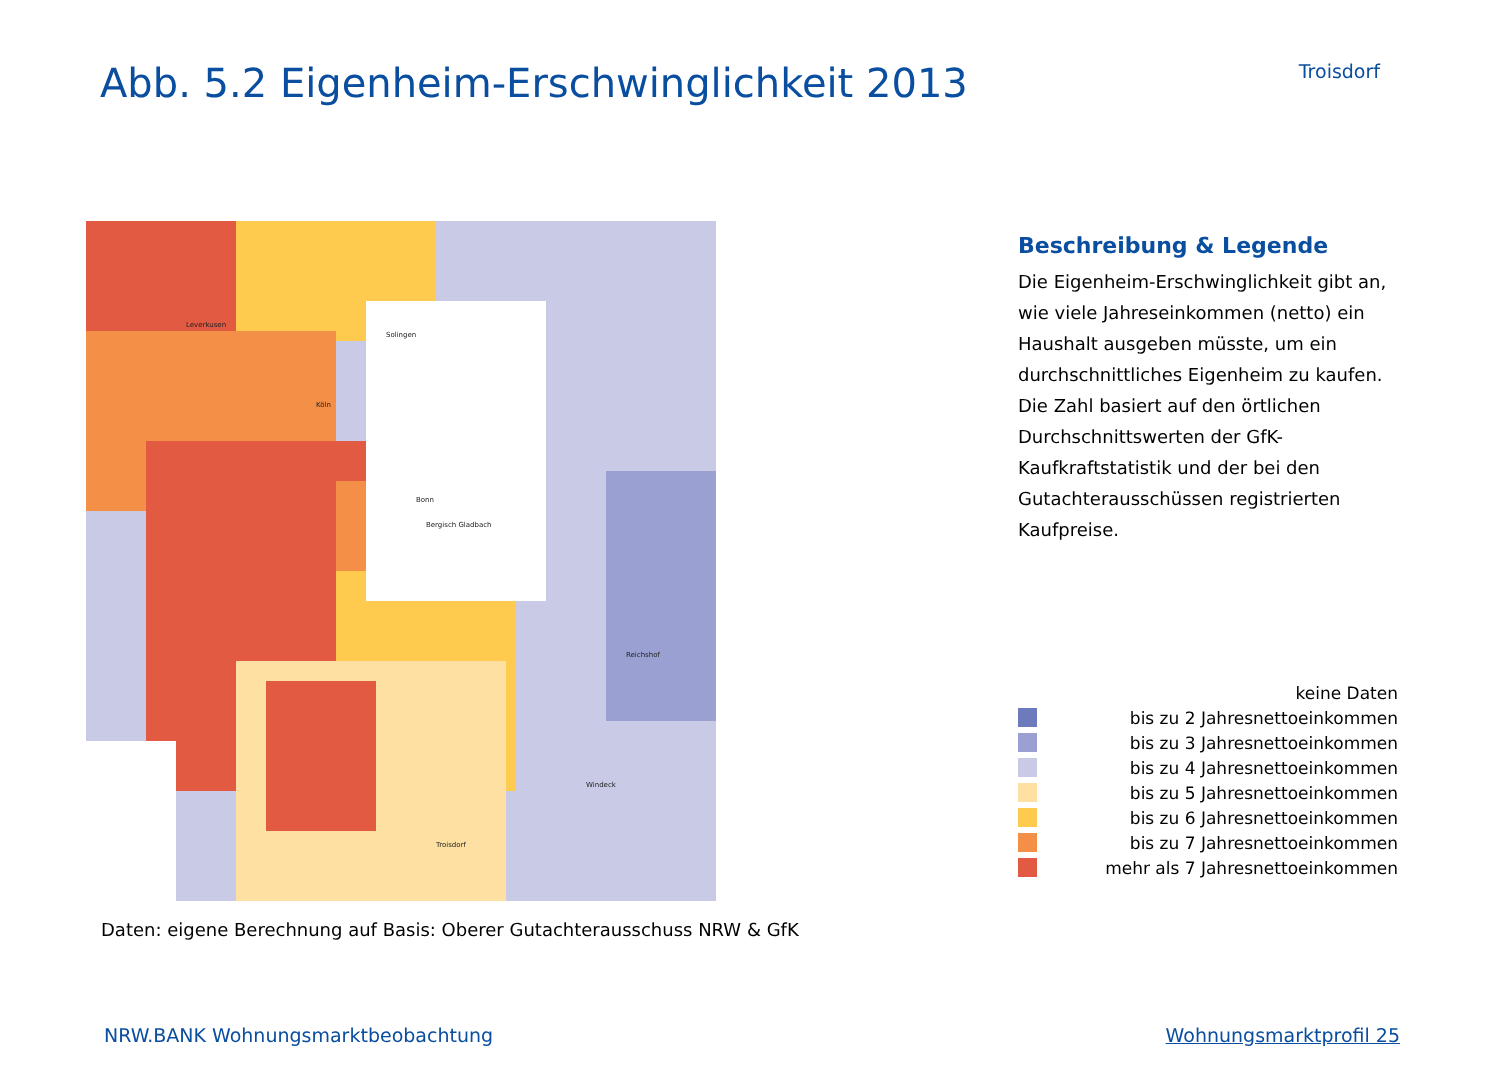Abb. 5.2 Eigenheim-Erschwinglichkeit 2013
Troisdorf
Köln
Bonn
Bergisch Gladbach
Troisdorf
Leverkusen
Solingen
Reichshof
Windeck
Beschreibung & Legende
Die Eigenheim-Erschwinglichkeit gibt an, wie viele Jahreseinkommen (netto) ein Haushalt ausgeben müsste, um ein durchschnittliches Eigenheim zu kaufen. Die Zahl basiert auf den örtlichen Durchschnittswerten der GfK-Kaufkraftstatistik und der bei den Gutachterausschüssen registrierten Kaufpreise.
keine Daten
bis zu 2 Jahresnettoeinkommen
bis zu 3 Jahresnettoeinkommen
bis zu 4 Jahresnettoeinkommen
bis zu 5 Jahresnettoeinkommen
bis zu 6 Jahresnettoeinkommen
bis zu 7 Jahresnettoeinkommen
mehr als 7 Jahresnettoeinkommen
Daten: eigene Berechnung auf Basis: Oberer Gutachterausschuss NRW & GfK
NRW.BANK Wohnungsmarktbeobachtung Wohnungsmarktprofil 25